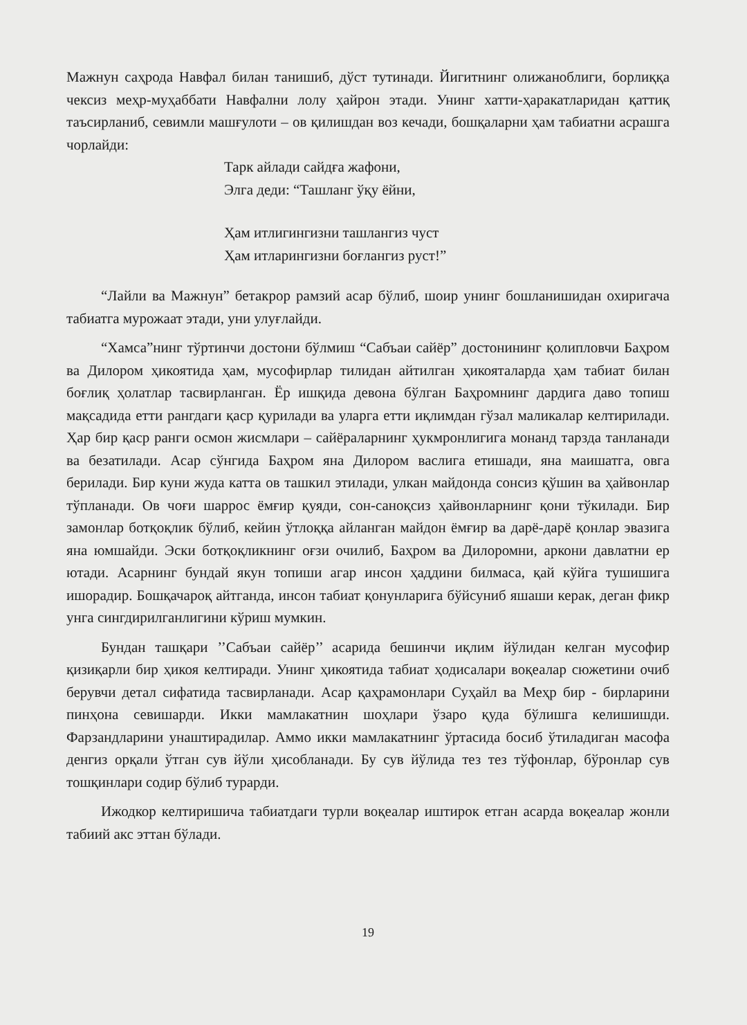Мажнун саҳрода Навфал билан танишиб, дўст тутинади. Йигитнинг олижаноблиги, борлиққа чексиз меҳр-муҳаббати Навфални лолу ҳайрон этади. Унинг хатти-ҳаракатларидан қаттиқ таъсирланиб, севимли машғулоти – ов қилишдан воз кечади, бошқаларни ҳам табиатни асрашга чорлайди:
Тарк айлади сайдға жафони,
Элга деди: “Ташланг ўқу ёйни,
Ҳам итлигингизни ташлангиз чуст
Ҳам итларингизни боғлангиз руст!”
“Лайли ва Мажнун” бетакрор рамзий асар бўлиб, шоир унинг бошланишидан охиригача табиатга мурожаат этади, уни улуғлайди.
“Хамса”нинг тўртинчи достони бўлмиш “Сабъаи сайёр” достонининг қолипловчи Баҳром ва Дилором ҳикоятида ҳам, мусофирлар тилидан айтилган ҳикояталарда ҳам табиат билан боғлиқ ҳолатлар тасвирланган. Ёр ишқида девона бўлган Баҳромнинг дардига даво топиш мақсадида етти рангдаги қаср қурилади ва уларга етти иқлимдан гўзал маликалар келтирилади. Ҳар бир қаср ранги осмон жисмлари – сайёраларнинг ҳукмронлигига монанд тарзда танланади ва безатилади. Асар сўнгида Баҳром яна Дилором васлига етишади, яна маишатга, овга берилади. Бир куни жуда катта ов ташкил этилади, улкан майдонда сонсиз қўшин ва ҳайвонлар тўпланади. Ов чоғи шаррос ёмғир қуяди, сон-саноқсиз ҳайвонларнинг қони тўкилади. Бир замонлар ботқоқлик бўлиб, кейин ўтлоққа айланган майдон ёмғир ва дарё-дарё қонлар эвазига яна юмшайди. Эски ботқоқликнинг оғзи очилиб, Баҳром ва Дилоромни, аркони давлатни ер ютади. Асарнинг бундай якун топиши агар инсон ҳаддини билмаса, қай кўйга тушишига ишорадир. Бошқачароқ айтганда, инсон табиат қонунларига бўйсуниб яшаши керак, деган фикр унга сингдирилганлигини кўриш мумкин.
Бундан ташқари ’’Сабъаи сайёр’’ асарида бешинчи иқлим йўлидан келган мусофир қизиқарли бир ҳикоя келтиради. Унинг ҳикоятида табиат ҳодисалари воқеалар сюжетини очиб берувчи детал сифатида тасвирланади. Асар қаҳрамонлари Суҳайл ва Меҳр бир - бирларини пинҳона севишарди. Икки мамлакатнин шоҳлари ўзаро қуда бўлишга келишишди. Фарзандларини унаштирадилар. Аммо икки мамлакатнинг ўртасида босиб ўтиладиган масофа денгиз орқали ўтган сув йўли ҳисобланади. Бу сув йўлида тез тез тўфонлар, бўронлар сув тошқинлари содир бўлиб турарди.
Ижодкор келтиришича табиатдаги турли воқеалар иштирок етган асарда воқеалар жонли табиий акс эттан бўлади.
19